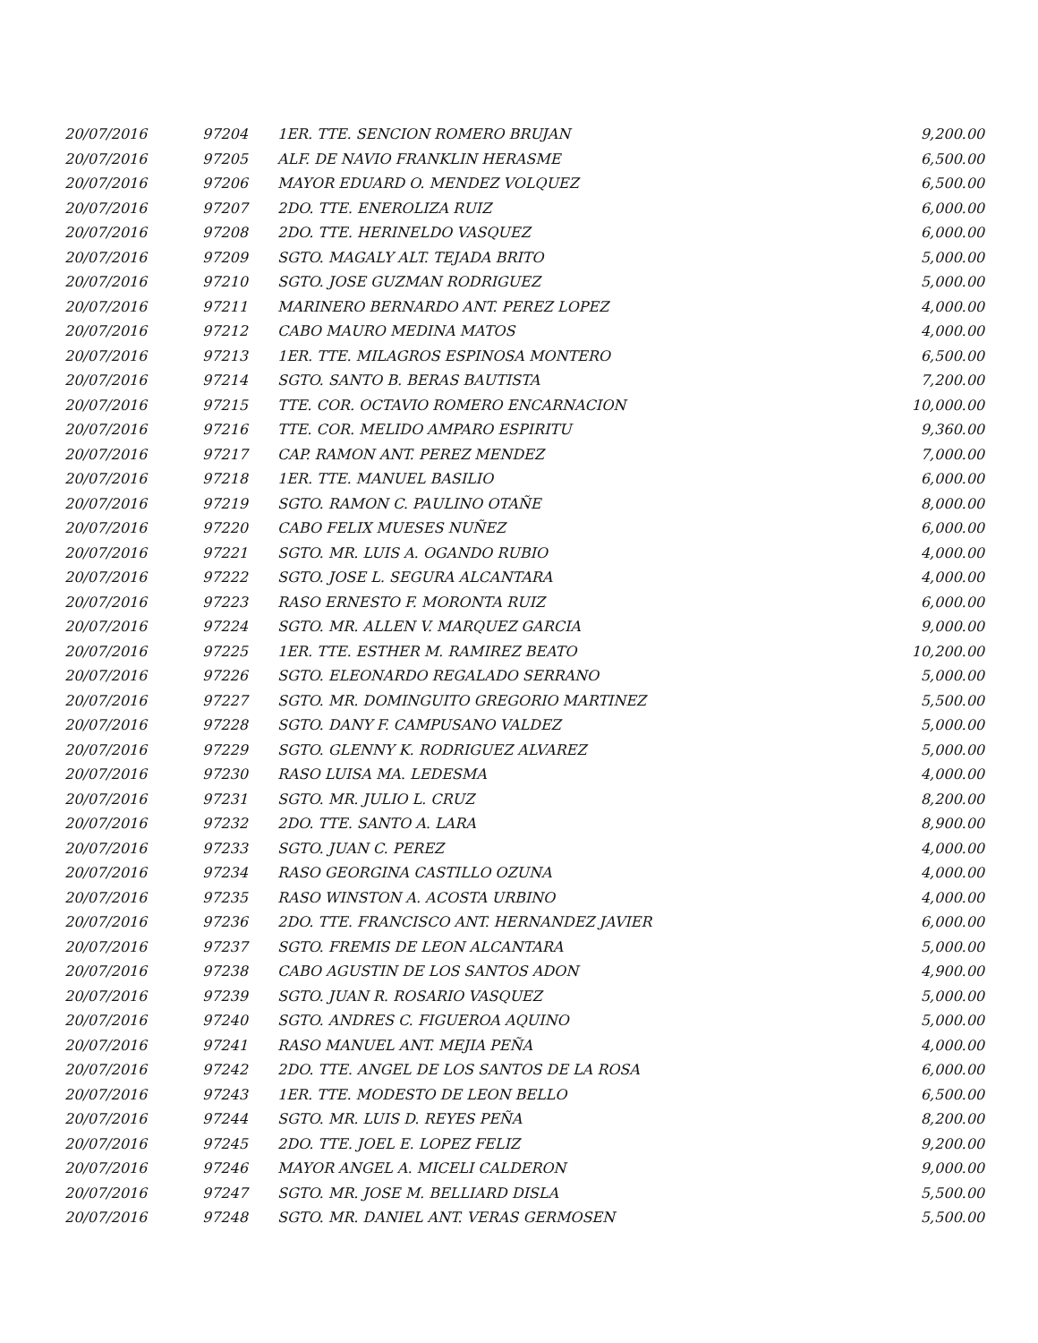| 20/07/2016 | 97204 | 1ER. TTE. SENCION ROMERO BRUJAN | 9,200.00 |
| 20/07/2016 | 97205 | ALF. DE NAVIO FRANKLIN HERASME | 6,500.00 |
| 20/07/2016 | 97206 | MAYOR EDUARD O. MENDEZ VOLQUEZ | 6,500.00 |
| 20/07/2016 | 97207 | 2DO. TTE. ENEROLIZA RUIZ | 6,000.00 |
| 20/07/2016 | 97208 | 2DO. TTE. HERINELDO VASQUEZ | 6,000.00 |
| 20/07/2016 | 97209 | SGTO. MAGALY ALT. TEJADA BRITO | 5,000.00 |
| 20/07/2016 | 97210 | SGTO. JOSE GUZMAN RODRIGUEZ | 5,000.00 |
| 20/07/2016 | 97211 | MARINERO BERNARDO ANT. PEREZ LOPEZ | 4,000.00 |
| 20/07/2016 | 97212 | CABO MAURO MEDINA MATOS | 4,000.00 |
| 20/07/2016 | 97213 | 1ER. TTE. MILAGROS ESPINOSA MONTERO | 6,500.00 |
| 20/07/2016 | 97214 | SGTO. SANTO B. BERAS BAUTISTA | 7,200.00 |
| 20/07/2016 | 97215 | TTE. COR. OCTAVIO ROMERO ENCARNACION | 10,000.00 |
| 20/07/2016 | 97216 | TTE. COR. MELIDO AMPARO ESPIRITU | 9,360.00 |
| 20/07/2016 | 97217 | CAP. RAMON ANT. PEREZ MENDEZ | 7,000.00 |
| 20/07/2016 | 97218 | 1ER. TTE. MANUEL BASILIO | 6,000.00 |
| 20/07/2016 | 97219 | SGTO. RAMON C. PAULINO OTAÑE | 8,000.00 |
| 20/07/2016 | 97220 | CABO FELIX MUESES NUÑEZ | 6,000.00 |
| 20/07/2016 | 97221 | SGTO. MR. LUIS A. OGANDO RUBIO | 4,000.00 |
| 20/07/2016 | 97222 | SGTO. JOSE L. SEGURA ALCANTARA | 4,000.00 |
| 20/07/2016 | 97223 | RASO ERNESTO F. MORONTA RUIZ | 6,000.00 |
| 20/07/2016 | 97224 | SGTO. MR. ALLEN V. MARQUEZ GARCIA | 9,000.00 |
| 20/07/2016 | 97225 | 1ER. TTE. ESTHER M. RAMIREZ BEATO | 10,200.00 |
| 20/07/2016 | 97226 | SGTO. ELEONARDO REGALADO SERRANO | 5,000.00 |
| 20/07/2016 | 97227 | SGTO. MR. DOMINGUITO GREGORIO MARTINEZ | 5,500.00 |
| 20/07/2016 | 97228 | SGTO. DANY F. CAMPUSANO VALDEZ | 5,000.00 |
| 20/07/2016 | 97229 | SGTO. GLENNY K. RODRIGUEZ ALVAREZ | 5,000.00 |
| 20/07/2016 | 97230 | RASO LUISA MA. LEDESMA | 4,000.00 |
| 20/07/2016 | 97231 | SGTO. MR. JULIO L. CRUZ | 8,200.00 |
| 20/07/2016 | 97232 | 2DO. TTE. SANTO A. LARA | 8,900.00 |
| 20/07/2016 | 97233 | SGTO. JUAN C. PEREZ | 4,000.00 |
| 20/07/2016 | 97234 | RASO GEORGINA CASTILLO OZUNA | 4,000.00 |
| 20/07/2016 | 97235 | RASO WINSTON A. ACOSTA URBINO | 4,000.00 |
| 20/07/2016 | 97236 | 2DO. TTE. FRANCISCO ANT. HERNANDEZ JAVIER | 6,000.00 |
| 20/07/2016 | 97237 | SGTO. FREMIS DE LEON ALCANTARA | 5,000.00 |
| 20/07/2016 | 97238 | CABO AGUSTIN DE LOS SANTOS ADON | 4,900.00 |
| 20/07/2016 | 97239 | SGTO. JUAN R. ROSARIO VASQUEZ | 5,000.00 |
| 20/07/2016 | 97240 | SGTO. ANDRES C. FIGUEROA AQUINO | 5,000.00 |
| 20/07/2016 | 97241 | RASO MANUEL ANT. MEJIA PEÑA | 4,000.00 |
| 20/07/2016 | 97242 | 2DO. TTE. ANGEL DE LOS SANTOS DE LA ROSA | 6,000.00 |
| 20/07/2016 | 97243 | 1ER. TTE. MODESTO DE LEON BELLO | 6,500.00 |
| 20/07/2016 | 97244 | SGTO. MR. LUIS D. REYES PEÑA | 8,200.00 |
| 20/07/2016 | 97245 | 2DO. TTE. JOEL E. LOPEZ FELIZ | 9,200.00 |
| 20/07/2016 | 97246 | MAYOR ANGEL A. MICELI CALDERON | 9,000.00 |
| 20/07/2016 | 97247 | SGTO. MR. JOSE M. BELLIARD DISLA | 5,500.00 |
| 20/07/2016 | 97248 | SGTO. MR. DANIEL ANT. VERAS GERMOSEN | 5,500.00 |